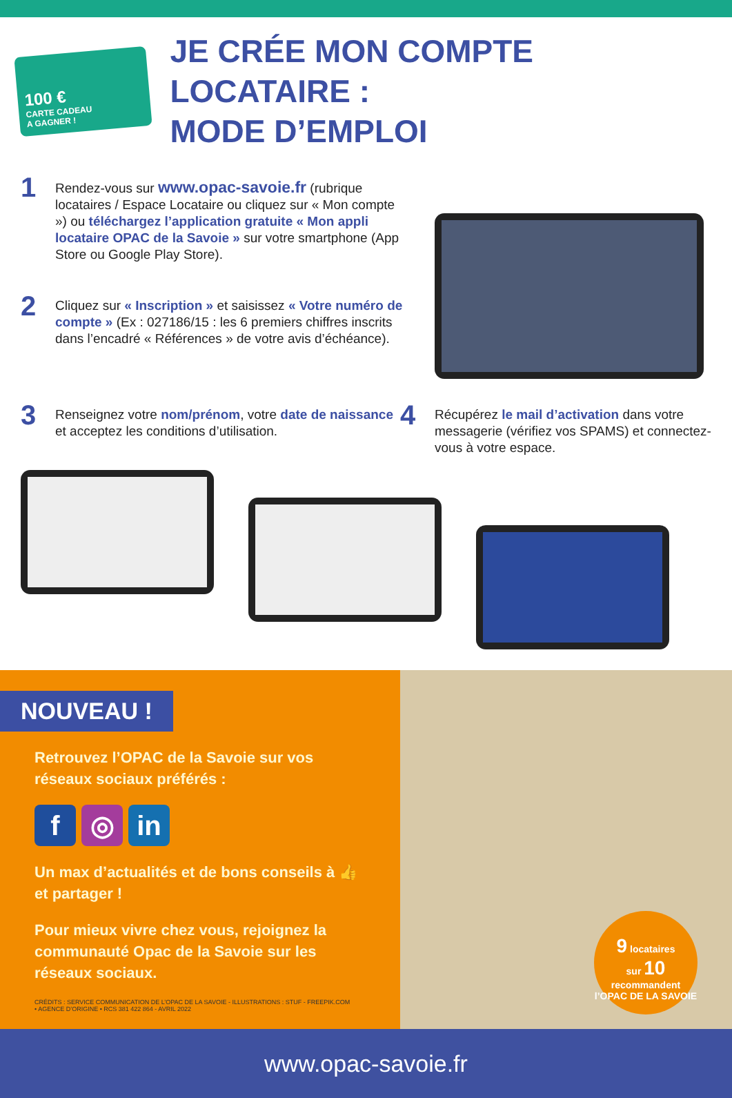100 €
CARTE CADEAU
A GAGNER !
JE CRÉE MON COMPTE LOCATAIRE :
MODE D’EMPLOI
1
Rendez-vous sur www.opac-savoie.fr (rubrique locataires / Espace Locataire ou cliquez sur « Mon compte ») ou téléchargez l’application gratuite « Mon appli locataire OPAC de la Savoie » sur votre smartphone (App Store ou Google Play Store).
2
Cliquez sur « Inscription » et saisissez « Votre numéro de compte » (Ex : 027186/15 : les 6 premiers chiffres inscrits dans l’encadré « Références » de votre avis d’échéance).
3
Renseignez votre nom/prénom, votre date de naissance et acceptez les conditions d’utilisation.
4
Récupérez le mail d’activation dans votre messagerie (vérifiez vos SPAMS) et connectez-vous à votre espace.
NOUVEAU !
Retrouvez l’OPAC de la Savoie sur vos réseaux sociaux préférés :
f ◎ in
Un max d’actualités et de bons conseils à 👍 et partager !
Pour mieux vivre chez vous, rejoignez la communauté Opac de la Savoie sur les réseaux sociaux.
CRÉDITS : SERVICE COMMUNICATION DE L’OPAC DE LA SAVOIE - ILLUSTRATIONS : STUF - FREEPIK.COM
• AGENCE D’ORIGINE • RCS 381 422 864 - AVRIL 2022
www.opac-savoie.fr
9 locataires
sur 10
recommandent l’OPAC DE LA SAVOIE